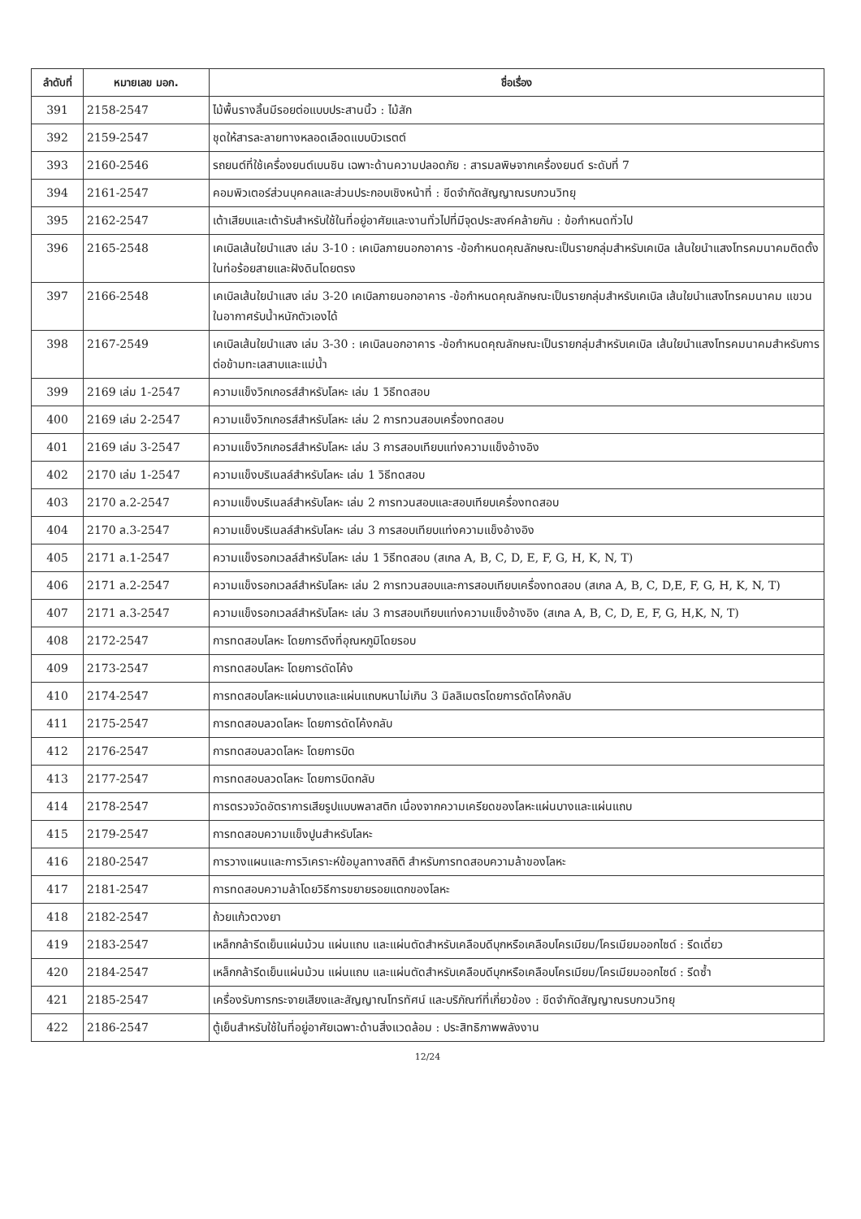| ลำดับที่ | หมายเลข มอก. | ชื่อเรื่อง |
| --- | --- | --- |
| 391 | 2158-2547 | ไม้พื้นรางลิ้นมีรอยต่อแบบประสานนิ้ว : ไม้สัก |
| 392 | 2159-2547 | ชุดให้สารละลายทางหลอดเลือดแบบบิวเรตต์ |
| 393 | 2160-2546 | รถยนต์ที่ใช้เครื่องยนต์เบนซิน เฉพาะด้านความปลอดภัย : สารมลพิษจากเครื่องยนต์ ระดับที่ 7 |
| 394 | 2161-2547 | คอมพิวเตอร์ส่วนบุคคลและส่วนประกอบเชิงหน้าที่ : ขีดจำกัดสัญญาณรบกวนวิทยุ |
| 395 | 2162-2547 | เต้าเสียบและเต้ารับสำหรับใช้ในที่อยู่อาศัยและงานทั่วไปที่มีจุดประสงค์คล้ายกัน : ข้อกำหนดทั่วไป |
| 396 | 2165-2548 | เคเบิลเส้นใยนำแสง เล่ม 3-10 : เคเบิลภายนอกอาคาร -ข้อกำหนดคุณลักษณะเป็นรายกลุ่มสำหรับเคเบิล เส้นใยนำแสงโทรคมนาคมติดตั้งในท่อร้อยสายและฝังดินโดยตรง |
| 397 | 2166-2548 | เคเบิลเส้นใยนำแสง เล่ม 3-20 เคเบิลภายนอกอาคาร -ข้อกำหนดคุณลักษณะเป็นรายกลุ่มสำหรับเคเบิล เส้นใยนำแสงโทรคมนาคม แขวนในอากาศรับน้ำหนักตัวเองได้ |
| 398 | 2167-2549 | เคเบิลเส้นใยนำแสง เล่ม 3-30 : เคเบิลนอกอาคาร -ข้อกำหนดคุณลักษณะเป็นรายกลุ่มสำหรับเคเบิล เส้นใยนำแสงโทรคมนาคมสำหรับการต่อข้ามทะเลสาบและแม่น้ำ |
| 399 | 2169 เล่ม 1-2547 | ความแข็งวิกเกอรส์สำหรับโลหะ เล่ม 1 วิธีทดสอบ |
| 400 | 2169 เล่ม 2-2547 | ความแข็งวิกเกอรส์สำหรับโลหะ เล่ม 2 การทวนสอบเครื่องทดสอบ |
| 401 | 2169 เล่ม 3-2547 | ความแข็งวิกเกอรส์สำหรับโลหะ เล่ม 3 การสอบเทียบแท่งความแข็งอ้างอิง |
| 402 | 2170 เล่ม 1-2547 | ความแข็งบริเนลล์สำหรับโลหะ เล่ม 1 วิธีทดสอบ |
| 403 | 2170 ล.2-2547 | ความแข็งบริเนลล์สำหรับโลหะ เล่ม 2 การทวนสอบและสอบเทียบเครื่องทดสอบ |
| 404 | 2170 ล.3-2547 | ความแข็งบริเนลล์สำหรับโลหะ เล่ม 3 การสอบเทียบแท่งความแข็งอ้างอิง |
| 405 | 2171 ล.1-2547 | ความแข็งรอกเวลล์สำหรับโลหะ เล่ม 1 วิธีทดสอบ (สเกล A, B, C, D, E, F, G, H, K, N, T) |
| 406 | 2171 ล.2-2547 | ความแข็งรอกเวลล์สำหรับโลหะ เล่ม 2 การทวนสอบและการสอบเทียบเครื่องทดสอบ (สเกล A, B, C, D,E, F, G, H, K, N, T) |
| 407 | 2171 ล.3-2547 | ความแข็งรอกเวลล์สำหรับโลหะ เล่ม 3 การสอบเทียบแท่งความแข็งอ้างอิง (สเกล A, B, C, D, E, F, G, H,K, N, T) |
| 408 | 2172-2547 | การทดสอบโลหะ โดยการดึงที่อุณหภูมิโดยรอบ |
| 409 | 2173-2547 | การทดสอบโลหะ โดยการดัดโค้ง |
| 410 | 2174-2547 | การทดสอบโลหะแผ่นบางและแผ่นแถบหนาไม่เกิน 3 มิลลิเมตรโดยการดัดโค้งกลับ |
| 411 | 2175-2547 | การทดสอบลวดโลหะ โดยการดัดโค้งกลับ |
| 412 | 2176-2547 | การทดสอบลวดโลหะ โดยการบิด |
| 413 | 2177-2547 | การทดสอบลวดโลหะ โดยการบิดกลับ |
| 414 | 2178-2547 | การตรวจวัดอัตราการเสียรูปแบบพลาสติก เนื่องจากความเครียดของโลหะแผ่นบางและแผ่นแถบ |
| 415 | 2179-2547 | การทดสอบความแข็งปูนสำหรับโลหะ |
| 416 | 2180-2547 | การวางแผนและการวิเคราะห์ข้อมูลทางสถิติ สำหรับการทดสอบความล้าของโลหะ |
| 417 | 2181-2547 | การทดสอบความล้าโดยวิธีการขยายรอยแตกของโลหะ |
| 418 | 2182-2547 | ถ้วยแก้วตวงยา |
| 419 | 2183-2547 | เหล็กกล้ารีดเย็นแผ่นม้วน แผ่นแถบ และแผ่นตัดสำหรับเคลือบดีบุกหรือเคลือบโครเมียม/โครเมียมออกไซด์ : รีดเดี่ยว |
| 420 | 2184-2547 | เหล็กกล้ารีดเย็นแผ่นม้วน แผ่นแถบ และแผ่นตัดสำหรับเคลือบดีบุกหรือเคลือบโครเมียม/โครเมียมออกไซด์ : รีดซ้ำ |
| 421 | 2185-2547 | เครื่องรับการกระจายเสียงและสัญญาณโทรทัศน์ และบริภัณฑ์ที่เกี่ยวข้อง : ขีดจำกัดสัญญาณรบกวนวิทยุ |
| 422 | 2186-2547 | ตู้เย็นสำหรับใช้ในที่อยู่อาศัยเฉพาะด้านสิ่งแวดล้อม : ประสิทธิภาพพลังงาน |
12/24